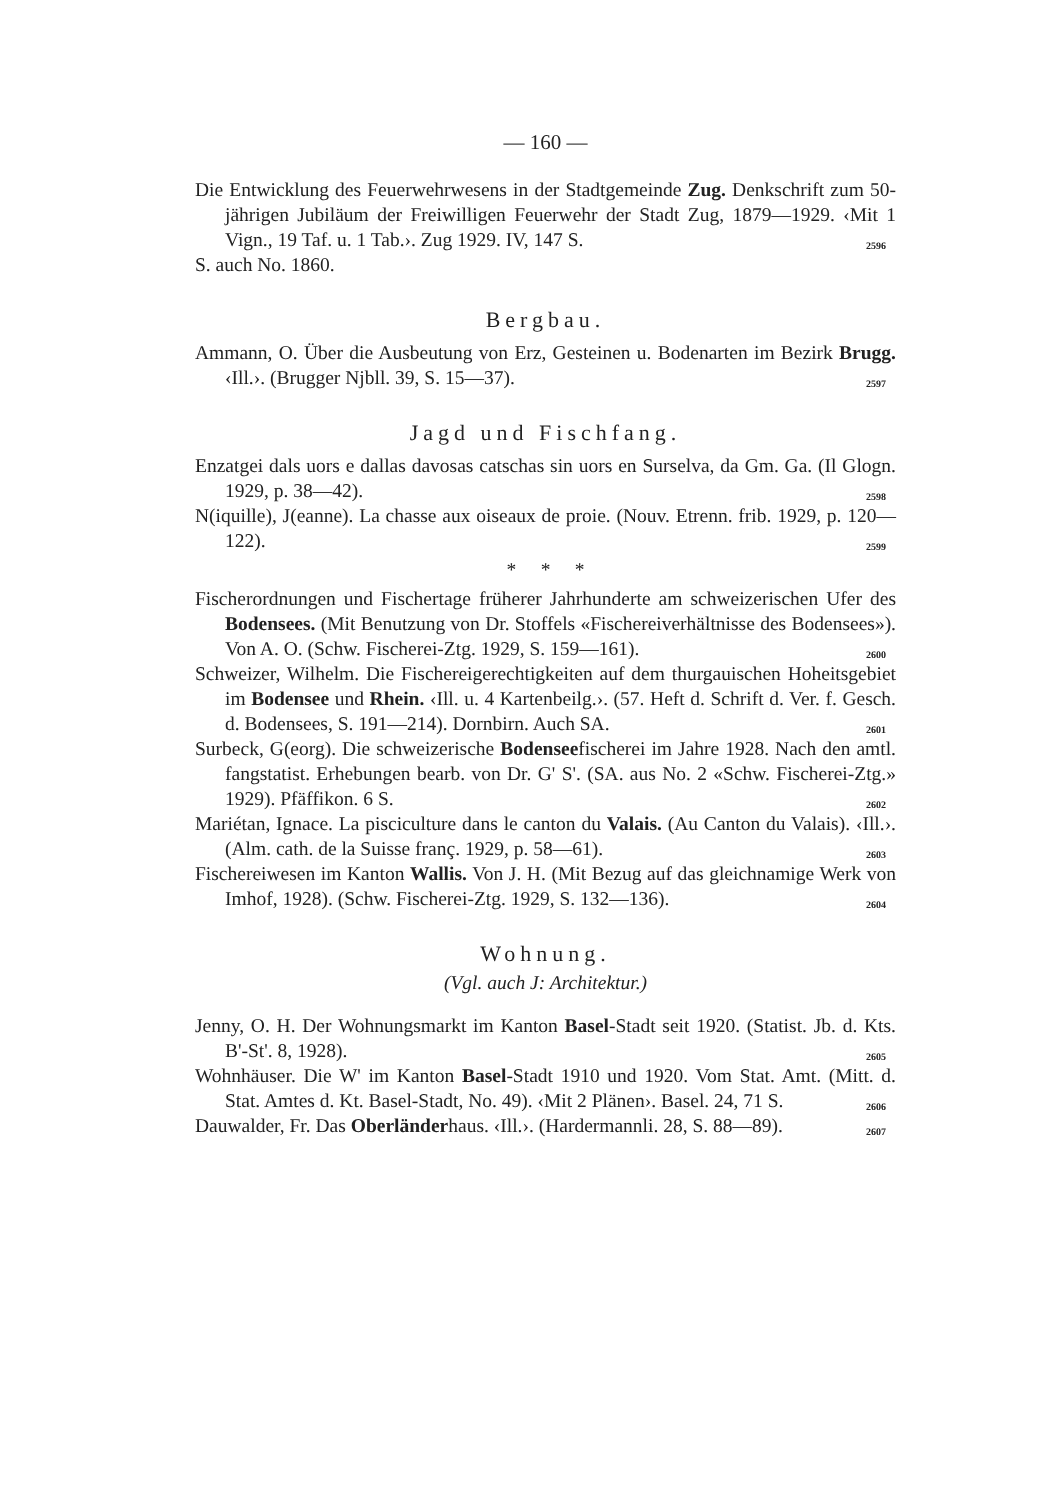— 160 —
Die Entwicklung des Feuerwehrwesens in der Stadtgemeinde Zug. Denkschrift zum 50-jährigen Jubiläum der Freiwilligen Feuerwehr der Stadt Zug, 1879—1929. ‹Mit 1 Vign., 19 Taf. u. 1 Tab.›. Zug 1929. IV, 147 S. 2596
S. auch No. 1860.
Bergbau.
Ammann, O. Über die Ausbeutung von Erz, Gesteinen u. Bodenarten im Bezirk Brugg. ‹Ill.›. (Brugger Njbll. 39, S. 15—37). 2597
Jagd und Fischfang.
Enzatgei dals uors e dallas davosas catschas sin uors en Surselva, da Gm. Ga. (Il Glogn. 1929, p. 38—42). 2598
N(iquille), J(eanne). La chasse aux oiseaux de proie. (Nouv. Etrenn. frib. 1929, p. 120—122). 2599
* * *
Fischerordnungen und Fischertage früherer Jahrhunderte am schweizerischen Ufer des Bodensees. (Mit Benutzung von Dr. Stoffels «Fischereiverhältnisse des Bodensees»). Von A. O. (Schw. Fischerei-Ztg. 1929, S. 159—161). 2600
Schweizer, Wilhelm. Die Fischereigerechtigkeiten auf dem thurgauischen Hoheitsgebiet im Bodensee und Rhein. ‹Ill. u. 4 Kartenbeilg.›. (57. Heft d. Schrift d. Ver. f. Gesch. d. Bodensees, S. 191—214). Dornbirn. Auch SA. 2601
Surbeck, G(eorg). Die schweizerische Bodenseefischerei im Jahre 1928. Nach den amtl. fangstatist. Erhebungen bearb. von Dr. G' S'. (SA. aus No. 2 «Schw. Fischerei-Ztg.» 1929). Pfäffikon. 6 S. 2602
Mariétan, Ignace. La pisciculture dans le canton du Valais. (Au Canton du Valais). ‹Ill.›. (Alm. cath. de la Suisse franç. 1929, p. 58—61). 2603
Fischereiwesen im Kanton Wallis. Von J. H. (Mit Bezug auf das gleichnamige Werk von Imhof, 1928). (Schw. Fischerei-Ztg. 1929, S. 132—136). 2604
Wohnung.
(Vgl. auch J: Architektur.)
Jenny, O. H. Der Wohnungsmarkt im Kanton Basel-Stadt seit 1920. (Statist. Jb. d. Kts. B'-St'. 8, 1928). 2605
Wohnhäuser. Die W' im Kanton Basel-Stadt 1910 und 1920. Vom Stat. Amt. (Mitt. d. Stat. Amtes d. Kt. Basel-Stadt, No. 49). ‹Mit 2 Plänen›. Basel. 24, 71 S. 2606
Dauwalder, Fr. Das Oberländerhaus. ‹Ill.›. (Hardermannli. 28, S. 88—89). 2607